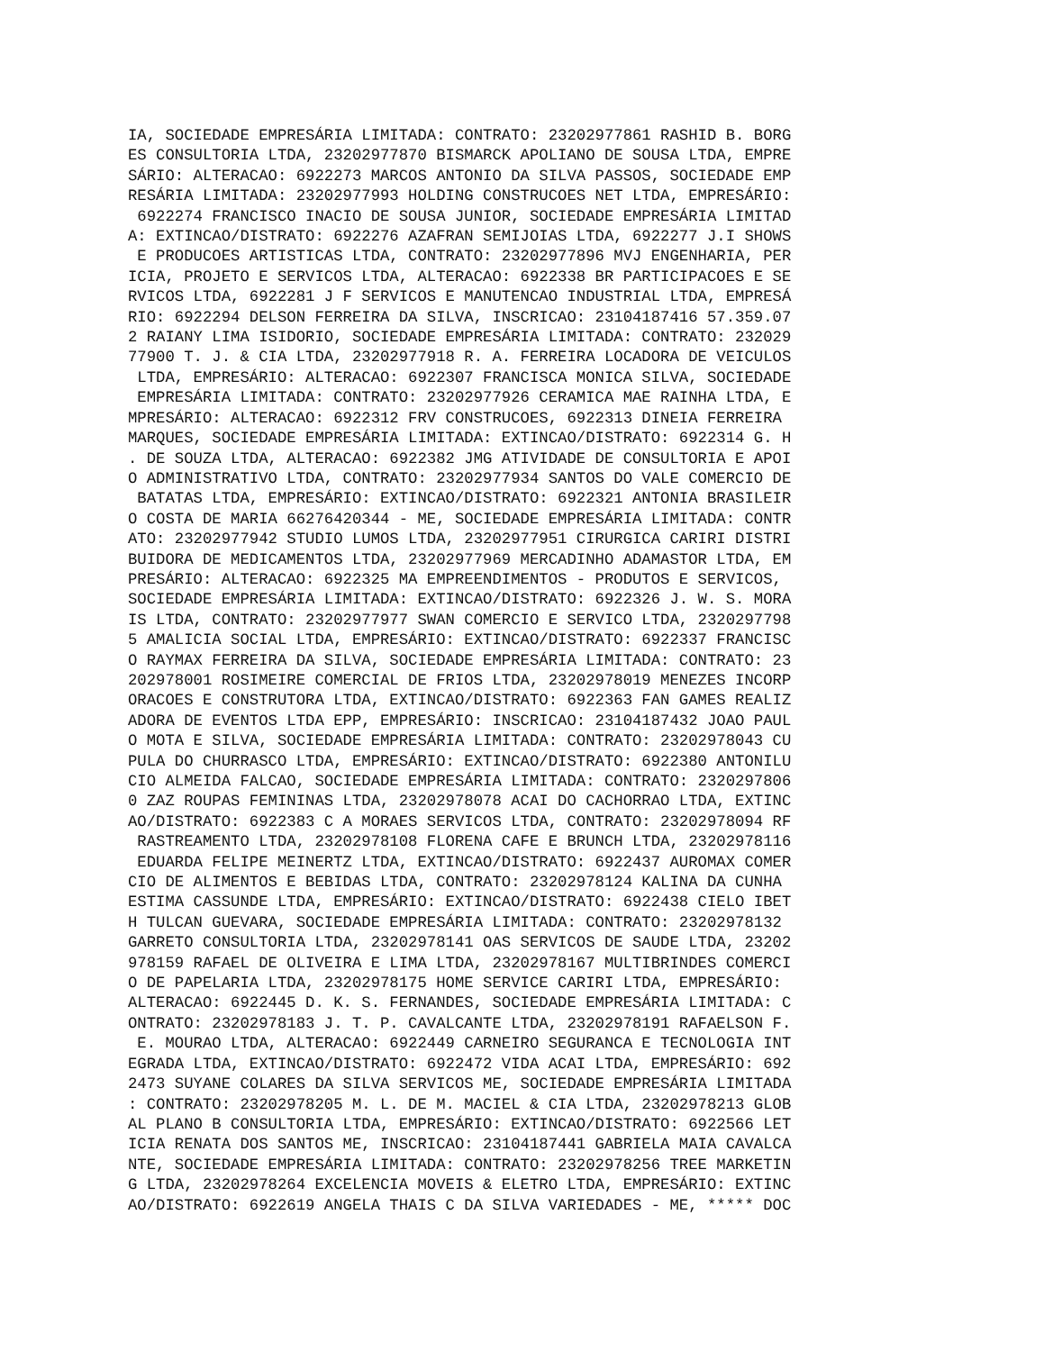IA, SOCIEDADE EMPRESÁRIA LIMITADA: CONTRATO: 23202977861 RASHID B. BORG
ES CONSULTORIA LTDA, 23202977870 BISMARCK APOLIANO DE SOUSA LTDA, EMPRE
SÁRIO: ALTERACAO: 6922273 MARCOS ANTONIO DA SILVA PASSOS, SOCIEDADE EMP
RESÁRIA LIMITADA: 23202977993 HOLDING CONSTRUCOES NET LTDA, EMPRESÁRIO:
 6922274 FRANCISCO INACIO DE SOUSA JUNIOR, SOCIEDADE EMPRESÁRIA LIMITAD
A: EXTINCAO/DISTRATO: 6922276 AZAFRAN SEMIJOIAS LTDA, 6922277 J.I SHOWS
 E PRODUCOES ARTISTICAS LTDA, CONTRATO: 23202977896 MVJ ENGENHARIA, PER
ICIA, PROJETO E SERVICOS LTDA, ALTERACAO: 6922338 BR PARTICIPACOES E SE
RVICOS LTDA, 6922281 J F SERVICOS E MANUTENCAO INDUSTRIAL LTDA, EMPRESÁ
RIO: 6922294 DELSON FERREIRA DA SILVA, INSCRICAO: 23104187416 57.359.07
2 RAIANY LIMA ISIDORIO, SOCIEDADE EMPRESÁRIA LIMITADA: CONTRATO: 232029
77900 T. J. & CIA LTDA, 23202977918 R. A. FERREIRA LOCADORA DE VEICULOS
 LTDA, EMPRESÁRIO: ALTERACAO: 6922307 FRANCISCA MONICA SILVA, SOCIEDADE
 EMPRESÁRIA LIMITADA: CONTRATO: 23202977926 CERAMICA MAE RAINHA LTDA, E
MPRESÁRIO: ALTERACAO: 6922312 FRV CONSTRUCOES, 6922313 DINEIA FERREIRA
MARQUES, SOCIEDADE EMPRESÁRIA LIMITADA: EXTINCAO/DISTRATO: 6922314 G. H
. DE SOUZA LTDA, ALTERACAO: 6922382 JMG ATIVIDADE DE CONSULTORIA E APOI
O ADMINISTRATIVO LTDA, CONTRATO: 23202977934 SANTOS DO VALE COMERCIO DE
 BATATAS LTDA, EMPRESÁRIO: EXTINCAO/DISTRATO: 6922321 ANTONIA BRASILEIR
O COSTA DE MARIA 66276420344 - ME, SOCIEDADE EMPRESÁRIA LIMITADA: CONTR
ATO: 23202977942 STUDIO LUMOS LTDA, 23202977951 CIRURGICA CARIRI DISTRI
BUIDORA DE MEDICAMENTOS LTDA, 23202977969 MERCADINHO ADAMASTOR LTDA, EM
PRESÁRIO: ALTERACAO: 6922325 MA EMPREENDIMENTOS - PRODUTOS E SERVICOS,
SOCIEDADE EMPRESÁRIA LIMITADA: EXTINCAO/DISTRATO: 6922326 J. W. S. MORA
IS LTDA, CONTRATO: 23202977977 SWAN COMERCIO E SERVICO LTDA, 2320297798
5 AMALICIA SOCIAL LTDA, EMPRESÁRIO: EXTINCAO/DISTRATO: 6922337 FRANCISC
O RAYMAX FERREIRA DA SILVA, SOCIEDADE EMPRESÁRIA LIMITADA: CONTRATO: 23
202978001 ROSIMEIRE COMERCIAL DE FRIOS LTDA, 23202978019 MENEZES INCORP
ORACOES E CONSTRUTORA LTDA, EXTINCAO/DISTRATO: 6922363 FAN GAMES REALIZ
ADORA DE EVENTOS LTDA EPP, EMPRESÁRIO: INSCRICAO: 23104187432 JOAO PAUL
O MOTA E SILVA, SOCIEDADE EMPRESÁRIA LIMITADA: CONTRATO: 23202978043 CU
PULA DO CHURRASCO LTDA, EMPRESÁRIO: EXTINCAO/DISTRATO: 6922380 ANTONILU
CIO ALMEIDA FALCAO, SOCIEDADE EMPRESÁRIA LIMITADA: CONTRATO: 2320297806
0 ZAZ ROUPAS FEMININAS LTDA, 23202978078 ACAI DO CACHORRAO LTDA, EXTINC
AO/DISTRATO: 6922383 C A MORAES SERVICOS LTDA, CONTRATO: 23202978094 RF
 RASTREAMENTO LTDA, 23202978108 FLORENA CAFE E BRUNCH LTDA, 23202978116
 EDUARDA FELIPE MEINERTZ LTDA, EXTINCAO/DISTRATO: 6922437 AUROMAX COMER
CIO DE ALIMENTOS E BEBIDAS LTDA, CONTRATO: 23202978124 KALINA DA CUNHA
ESTIMA CASSUNDE LTDA, EMPRESÁRIO: EXTINCAO/DISTRATO: 6922438 CIELO IBET
H TULCAN GUEVARA, SOCIEDADE EMPRESÁRIA LIMITADA: CONTRATO: 23202978132
GARRETO CONSULTORIA LTDA, 23202978141 OAS SERVICOS DE SAUDE LTDA, 23202
978159 RAFAEL DE OLIVEIRA E LIMA LTDA, 23202978167 MULTIBRINDES COMERCI
O DE PAPELARIA LTDA, 23202978175 HOME SERVICE CARIRI LTDA, EMPRESÁRIO:
ALTERACAO: 6922445 D. K. S. FERNANDES, SOCIEDADE EMPRESÁRIA LIMITADA: C
ONTRATO: 23202978183 J. T. P. CAVALCANTE LTDA, 23202978191 RAFAELSON F.
 E. MOURAO LTDA, ALTERACAO: 6922449 CARNEIRO SEGURANCA E TECNOLOGIA INT
EGRADA LTDA, EXTINCAO/DISTRATO: 6922472 VIDA ACAI LTDA, EMPRESÁRIO: 692
2473 SUYANE COLARES DA SILVA SERVICOS ME, SOCIEDADE EMPRESÁRIA LIMITADA
: CONTRATO: 23202978205 M. L. DE M. MACIEL & CIA LTDA, 23202978213 GLOB
AL PLANO B CONSULTORIA LTDA, EMPRESÁRIO: EXTINCAO/DISTRATO: 6922566 LET
ICIA RENATA DOS SANTOS ME, INSCRICAO: 23104187441 GABRIELA MAIA CAVALCA
NTE, SOCIEDADE EMPRESÁRIA LIMITADA: CONTRATO: 23202978256 TREE MARKETIN
G LTDA, 23202978264 EXCELENCIA MOVEIS & ELETRO LTDA, EMPRESÁRIO: EXTINC
AO/DISTRATO: 6922619 ANGELA THAIS C DA SILVA VARIEDADES - ME, ***** DOC